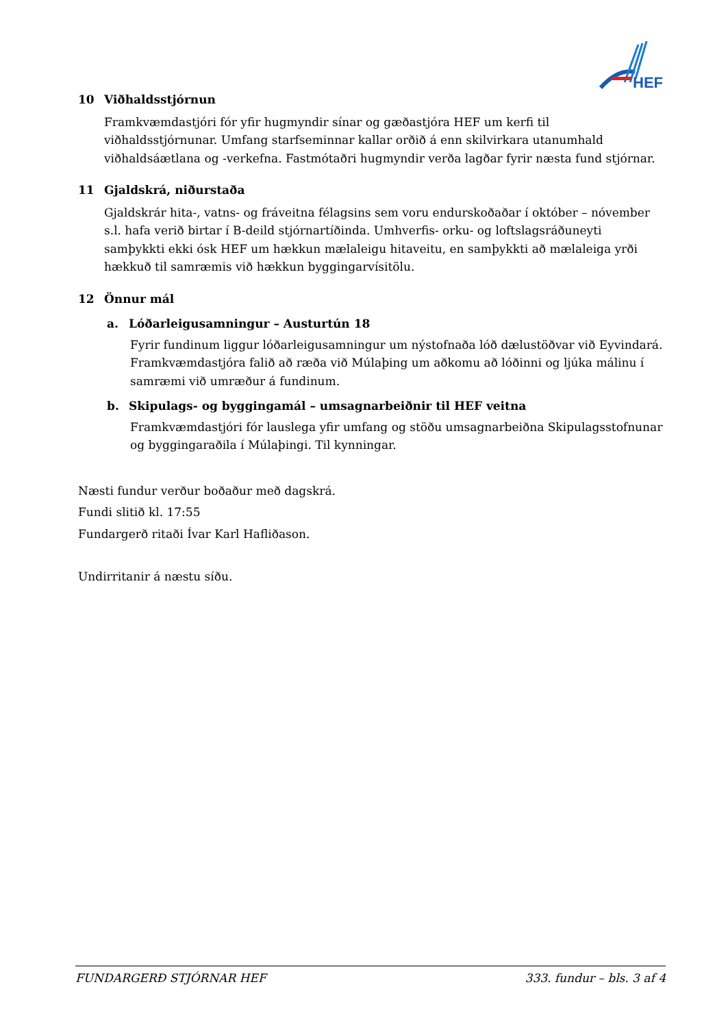HEF
10 Viðhaldsstjórnun
Framkvæmdastjóri fór yfir hugmyndir sínar og gæðastjóra HEF um kerfi til viðhaldsstjórnunar. Umfang starfseminnar kallar orðið á enn skilvirkara utanumhald viðhaldsáætlana og -verkefna. Fastmótaðri hugmyndir verða lagðar fyrir næsta fund stjórnar.
11 Gjaldskrá, niðurstaða
Gjaldskrár hita-, vatns- og fráveitna félagsins sem voru endurskoðaðar í október – nóvember s.l. hafa verið birtar í B-deild stjórnartíðinda. Umhverfis- orku- og loftslagsráðuneyti samþykkti ekki ósk HEF um hækkun mælaleigu hitaveitu, en samþykkti að mælaleiga yrði hækkuð til samræmis við hækkun byggingarvísitölu.
12 Önnur mál
a. Lóðarleigusamningur – Austurtún 18
Fyrir fundinum liggur lóðarleigusamningur um nýstofnaða lóð dælustöðvar við Eyvindará. Framkvæmdastjóra falið að ræða við Múlaþing um aðkomu að lóðinni og ljúka málinu í samræmi við umræður á fundinum.
b. Skipulags- og byggingamál – umsagnarbeiðnir til HEF veitna
Framkvæmdastjóri fór lauslega yfir umfang og stöðu umsagnarbeiðna Skipulagsstofnunar og byggingaraðila í Múlaþingi. Til kynningar.
Næsti fundur verður boðaður með dagskrá.
Fundi slitið kl. 17:55
Fundargerð ritaði Ívar Karl Hafliðason.
Undirritanir á næstu síðu.
FUNDARGERÐ STJÓRNAR HEF 333. fundur – bls. 3 af 4